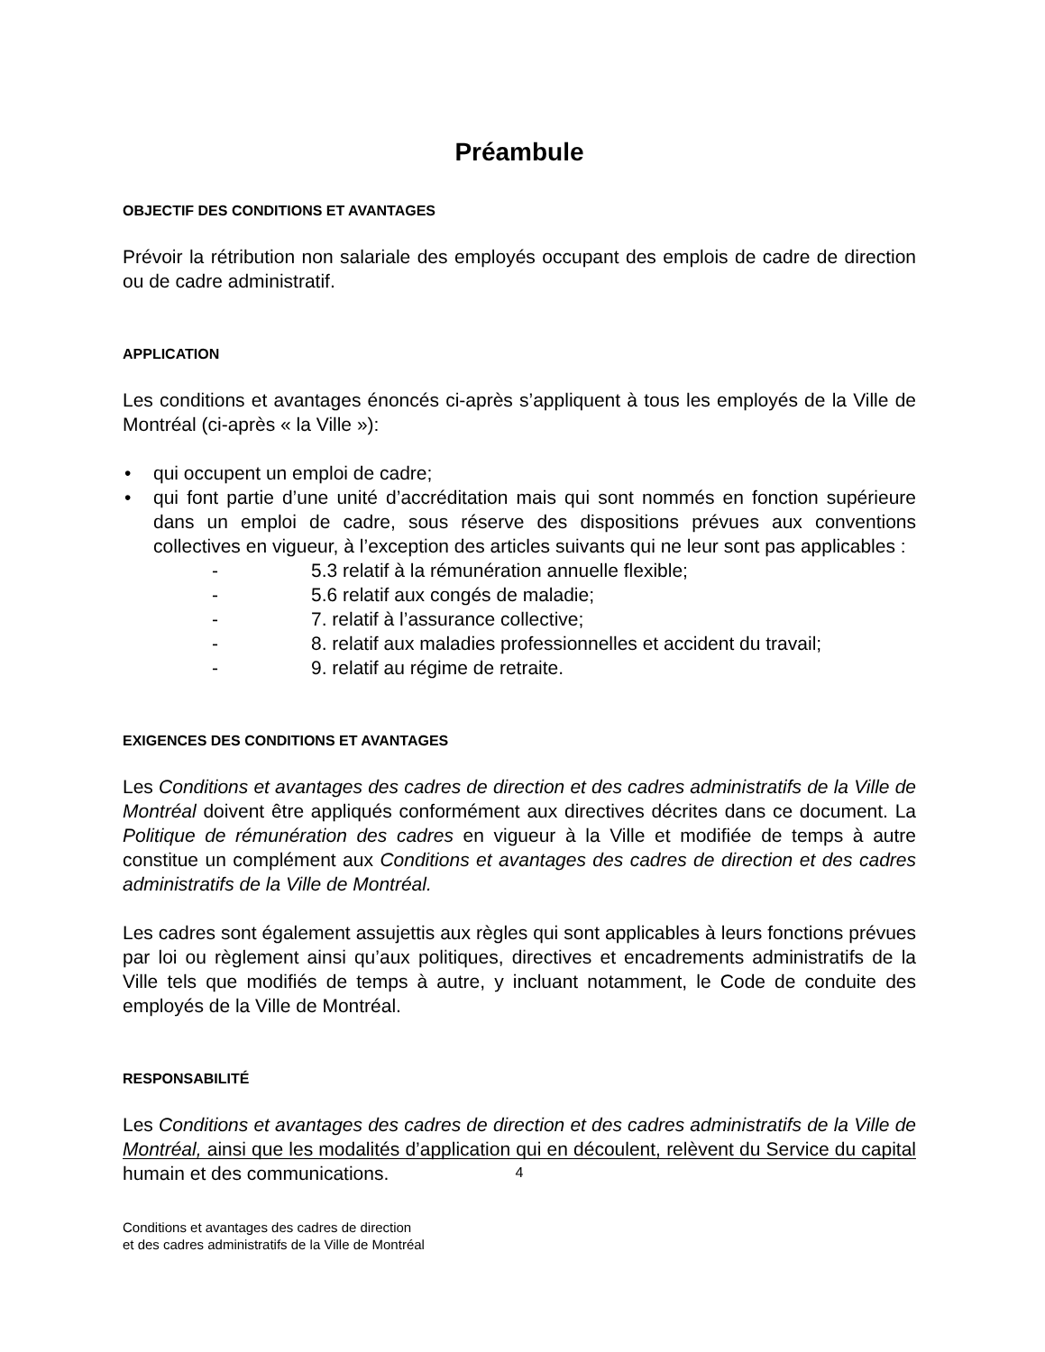Préambule
OBJECTIF DES CONDITIONS ET AVANTAGES
Prévoir la rétribution non salariale des employés occupant des emplois de cadre de direction ou de cadre administratif.
APPLICATION
Les conditions et avantages énoncés ci-après s’appliquent à tous les employés de la Ville de Montréal (ci-après « la Ville »):
• qui occupent un emploi de cadre;
• qui font partie d’une unité d’accréditation mais qui sont nommés en fonction supérieure dans un emploi de cadre, sous réserve des dispositions prévues aux conventions collectives en vigueur, à l’exception des articles suivants qui ne leur sont pas applicables :
- 5.3 relatif à la rémunération annuelle flexible;
- 5.6 relatif aux congés de maladie;
- 7. relatif à l’assurance collective;
- 8. relatif aux maladies professionnelles et accident du travail;
- 9. relatif au régime de retraite.
EXIGENCES DES CONDITIONS ET AVANTAGES
Les Conditions et avantages des cadres de direction et des cadres administratifs de la Ville de Montréal doivent être appliqués conformément aux directives décrites dans ce document. La Politique de rémunération des cadres en vigueur à la Ville et modifiée de temps à autre constitue un complément aux Conditions et avantages des cadres de direction et des cadres administratifs de la Ville de Montréal.
Les cadres sont également assujettis aux règles qui sont applicables à leurs fonctions prévues par loi ou règlement ainsi qu’aux politiques, directives et encadrements administratifs de la Ville tels que modifiés de temps à autre, y incluant notamment, le Code de conduite des employés de la Ville de Montréal.
RESPONSABILITÉ
Les Conditions et avantages des cadres de direction et des cadres administratifs de la Ville de Montréal, ainsi que les modalités d’application qui en découlent, relèvent du Service du capital humain et des communications.
4
Conditions et avantages des cadres de direction
et des cadres administratifs de la Ville de Montréal